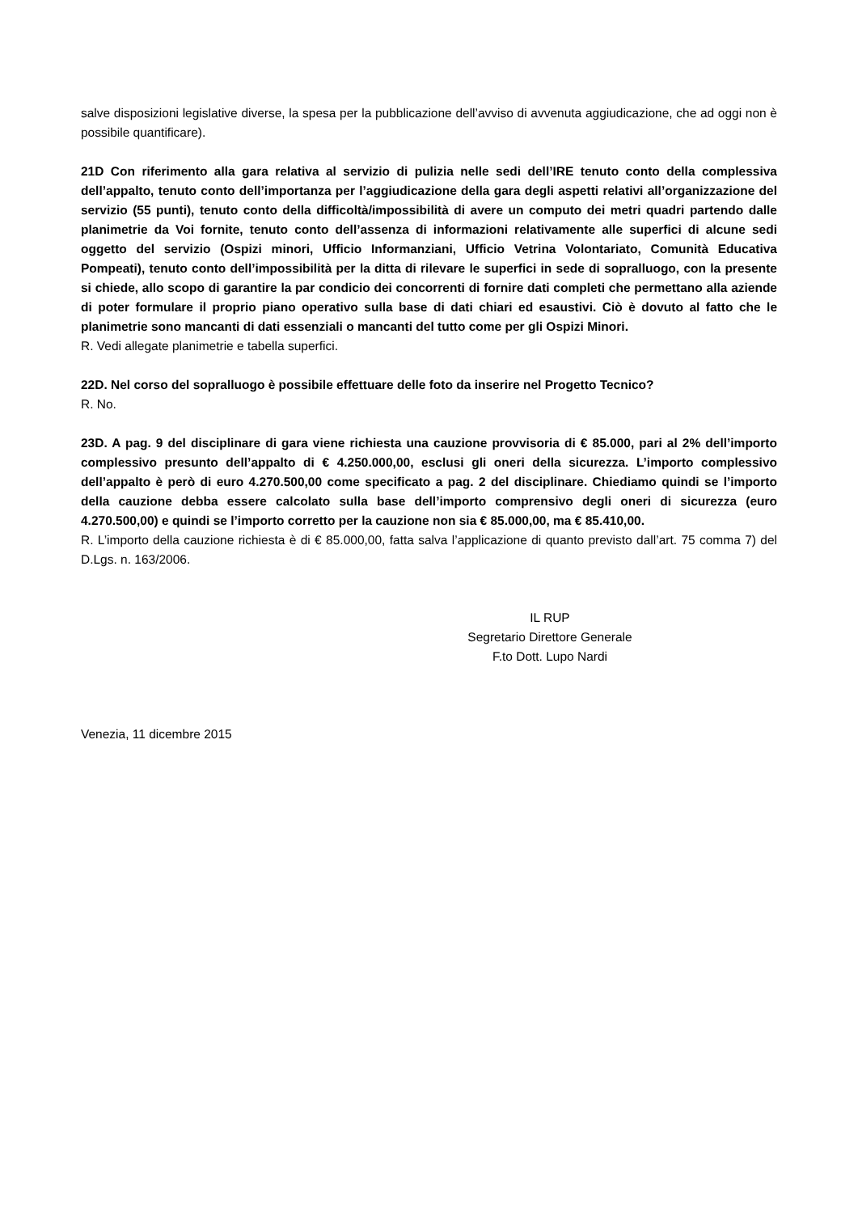salve disposizioni legislative diverse, la spesa per la pubblicazione dell’avviso di avvenuta aggiudicazione, che ad oggi non è possibile quantificare).
21D Con riferimento alla gara relativa al servizio di pulizia nelle sedi dell’IRE tenuto conto della complessiva dell’appalto, tenuto conto dell’importanza per l’aggiudicazione della gara degli aspetti relativi all’organizzazione del servizio (55 punti), tenuto conto della difficoltà/impossibilità di avere un computo dei metri quadri partendo dalle planimetrie da Voi fornite, tenuto conto dell’assenza di informazioni relativamente alle superfici di alcune sedi oggetto del servizio (Ospizi minori, Ufficio Informanziani, Ufficio Vetrina Volontariato, Comunità Educativa Pompeati), tenuto conto dell’impossibilità per la ditta di rilevare le superfici in sede di sopralluogo, con la presente si chiede, allo scopo di garantire la par condicio dei concorrenti di fornire dati completi che permettano alla aziende di poter formulare il proprio piano operativo sulla base di dati chiari ed esaustivi. Ciò è dovuto al fatto che le planimetrie sono mancanti di dati essenziali o mancanti del tutto come per gli Ospizi Minori.
R. Vedi allegate planimetrie e tabella superfici.
22D. Nel corso del sopralluogo è possibile effettuare delle foto da inserire nel Progetto Tecnico?
R. No.
23D. A pag. 9 del disciplinare di gara viene richiesta una cauzione provvisoria di € 85.000, pari al 2% dell’importo complessivo presunto dell’appalto di € 4.250.000,00, esclusi gli oneri della sicurezza. L’importo complessivo dell’appalto è però di euro 4.270.500,00 come specificato a pag. 2 del disciplinare. Chiediamo quindi se l’importo della cauzione debba essere calcolato sulla base dell’importo comprensivo degli oneri di sicurezza (euro 4.270.500,00) e quindi se l’importo corretto per la cauzione non sia € 85.000,00, ma € 85.410,00.
R. L’importo della cauzione richiesta è di € 85.000,00, fatta salva l’applicazione di quanto previsto dall’art. 75 comma 7) del D.Lgs. n. 163/2006.
IL RUP
Segretario Direttore Generale
F.to Dott. Lupo Nardi
Venezia, 11 dicembre 2015